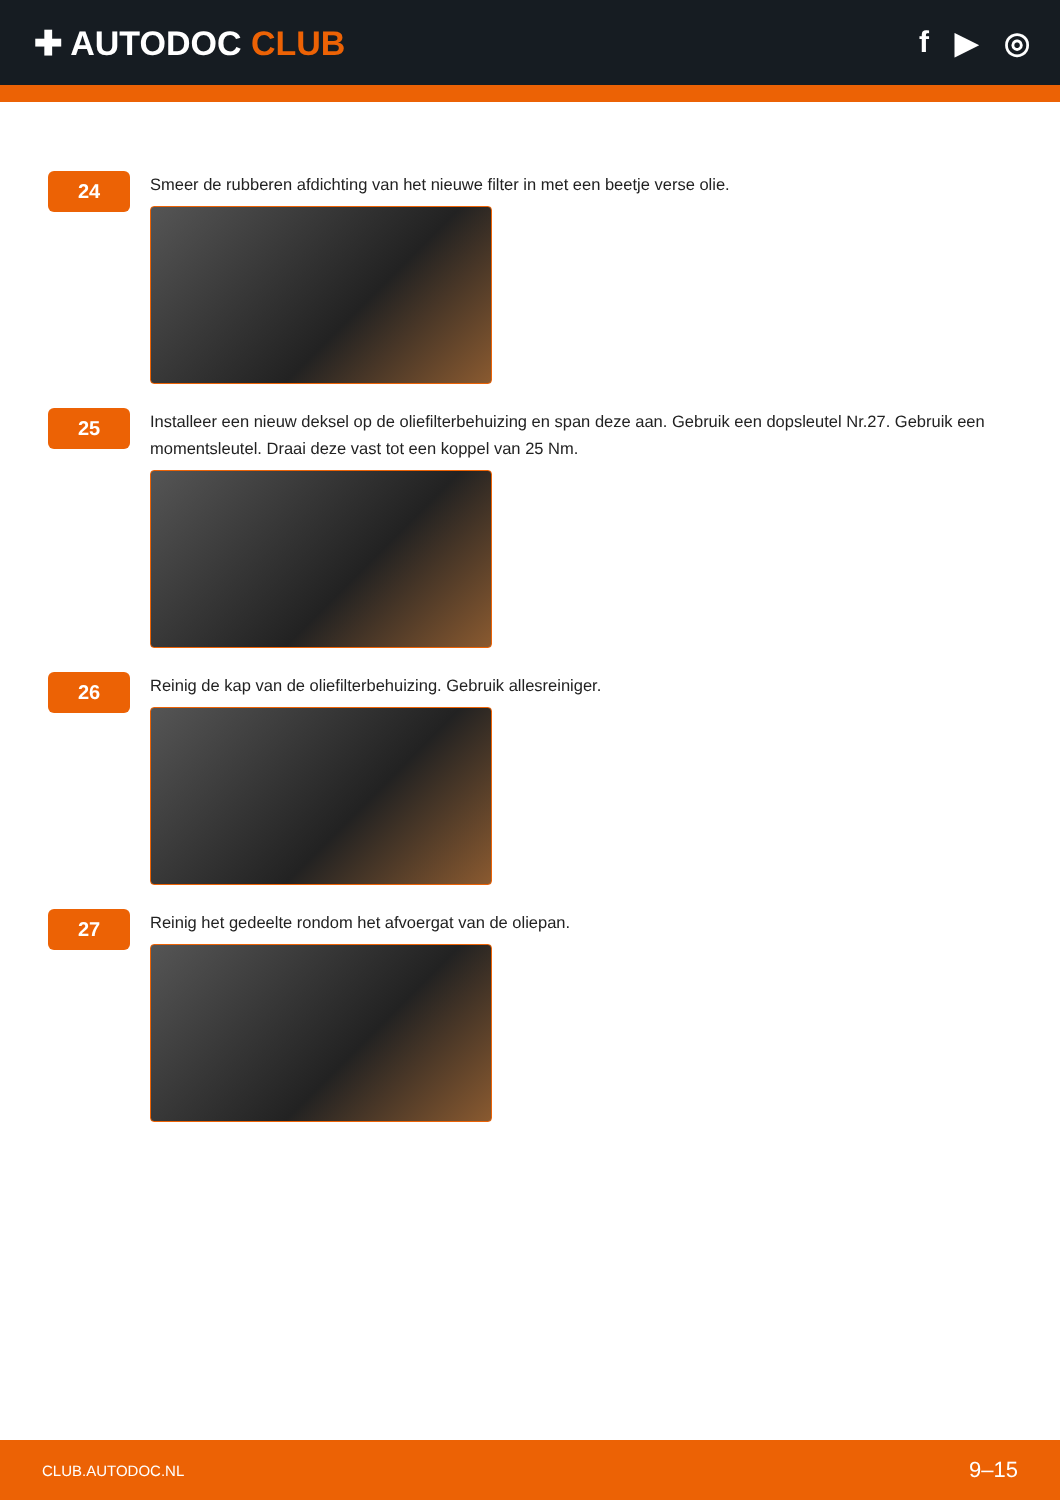✚ AUTODOC CLUB f ▶ ◎
24
Smeer de rubberen afdichting van het nieuwe filter in met een beetje verse olie.
25
Installeer een nieuw deksel op de oliefilterbehuizing en span deze aan. Gebruik een dopsleutel Nr.27. Gebruik een momentsleutel. Draai deze vast tot een koppel van 25 Nm.
26
Reinig de kap van de oliefilterbehuizing. Gebruik allesreiniger.
27
Reinig het gedeelte rondom het afvoergat van de oliepan.
CLUB.AUTODOC.NL 9–15